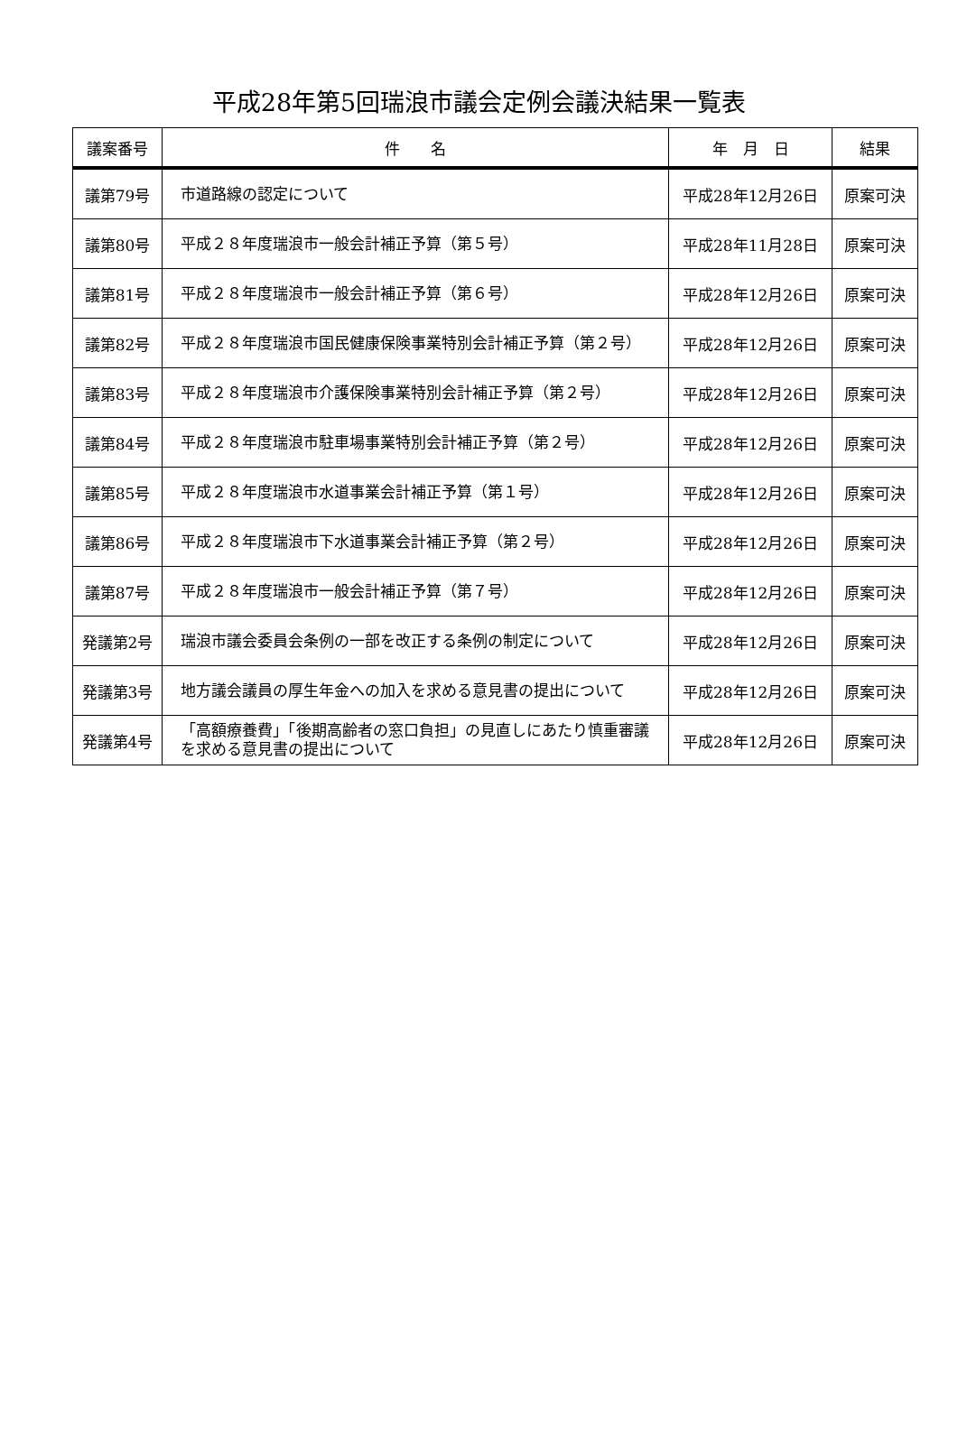平成28年第5回瑞浪市議会定例会議決結果一覧表
| 議案番号 | 件 名 | 年 月 日 | 結果 |
| --- | --- | --- | --- |
| 議第79号 | 市道路線の認定について | 平成28年12月26日 | 原案可決 |
| 議第80号 | 平成２８年度瑞浪市一般会計補正予算（第５号） | 平成28年11月28日 | 原案可決 |
| 議第81号 | 平成２８年度瑞浪市一般会計補正予算（第６号） | 平成28年12月26日 | 原案可決 |
| 議第82号 | 平成２８年度瑞浪市国民健康保険事業特別会計補正予算（第２号） | 平成28年12月26日 | 原案可決 |
| 議第83号 | 平成２８年度瑞浪市介護保険事業特別会計補正予算（第２号） | 平成28年12月26日 | 原案可決 |
| 議第84号 | 平成２８年度瑞浪市駐車場事業特別会計補正予算（第２号） | 平成28年12月26日 | 原案可決 |
| 議第85号 | 平成２８年度瑞浪市水道事業会計補正予算（第１号） | 平成28年12月26日 | 原案可決 |
| 議第86号 | 平成２８年度瑞浪市下水道事業会計補正予算（第２号） | 平成28年12月26日 | 原案可決 |
| 議第87号 | 平成２８年度瑞浪市一般会計補正予算（第７号） | 平成28年12月26日 | 原案可決 |
| 発議第2号 | 瑞浪市議会委員会条例の一部を改正する条例の制定について | 平成28年12月26日 | 原案可決 |
| 発議第3号 | 地方議会議員の厚生年金への加入を求める意見書の提出について | 平成28年12月26日 | 原案可決 |
| 発議第4号 | 「高額療養費」「後期高齢者の窓口負担」の見直しにあたり慎重審議を求める意見書の提出について | 平成28年12月26日 | 原案可決 |